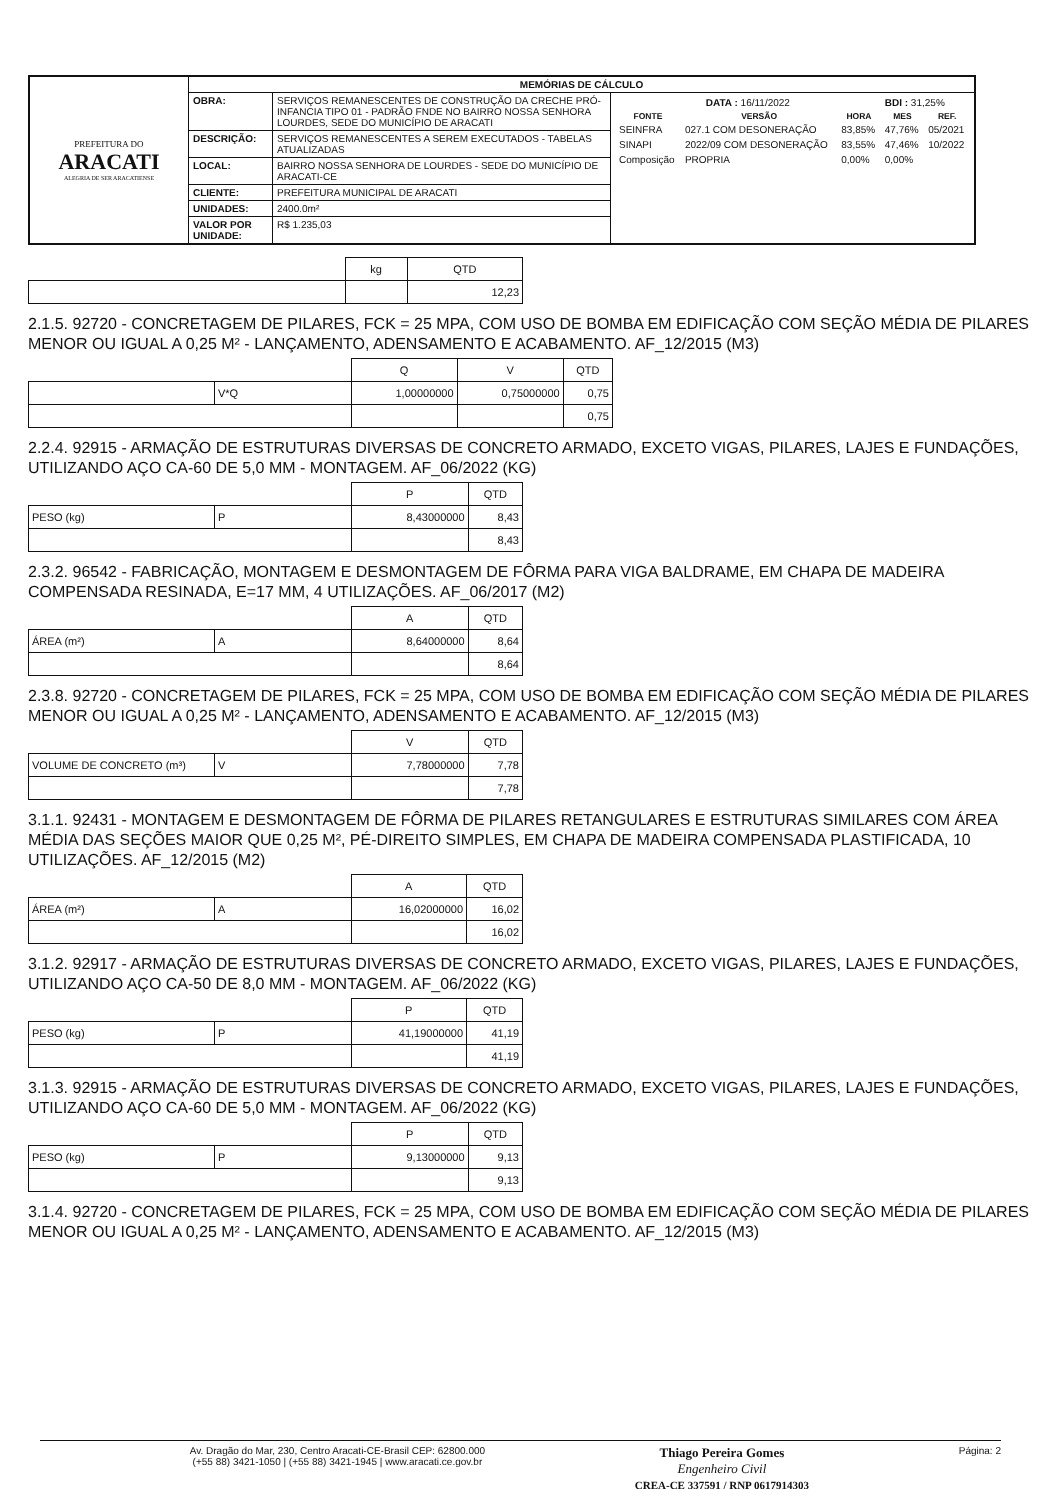| PREFEITURA DO ARACATI ALEGRIA DE SER ARACATIENSE | MEMÓRIAS DE CÁLCULO | | |
| | OBRA: | SERVIÇOS REMANESCENTES DE CONSTRUÇÃO DA CRECHE PRÓ-INFANCIA TIPO 01 - PADRÃO FNDE NO BAIRRO NOSSA SENHORA LOURDES, SEDE DO MUNICÍPIO DE ARACATI | / DATA : 16/11/2022 / / / BDI : 31,25% / / / FONTE / VERSÃO / HORA / MES / REF. / / SEINFRA / 027.1 COM DESONERAÇÃO / 83,85% / 47,76% / 05/2021 / / SINAPI / 2022/09 COM DESONERAÇÃO / 83,55% / 47,46% / 10/2022 / / Composição / PROPRIA / 0,00% / 0,00% / / |
| | DESCRIÇÃO: | SERVIÇOS REMANESCENTES A SEREM EXECUTADOS - TABELAS ATUALIZADAS | |
| | LOCAL: | BAIRRO NOSSA SENHORA DE LOURDES - SEDE DO MUNICÍPIO DE ARACATI-CE | |
| | CLIENTE: | PREFEITURA MUNICIPAL DE ARACATI | |
| | UNIDADES: | 2400.0m² | |
| | VALOR POR UNIDADE: | R$ 1.235,03 | |
| | kg | QTD |
| --- | --- | --- |
| | | 12,23 |
2.1.5. 92720 - CONCRETAGEM DE PILARES, FCK = 25 MPA, COM USO DE BOMBA EM EDIFICAÇÃO COM SEÇÃO MÉDIA DE PILARES MENOR OU IGUAL A 0,25 M² - LANÇAMENTO, ADENSAMENTO E ACABAMENTO. AF_12/2015 (M3)
| | | Q | V | QTD |
| --- | --- | --- | --- | --- |
| | V*Q | 1,00000000 | 0,75000000 | 0,75 |
| | | | | 0,75 |
2.2.4. 92915 - ARMAÇÃO DE ESTRUTURAS DIVERSAS DE CONCRETO ARMADO, EXCETO VIGAS, PILARES, LAJES E FUNDAÇÕES, UTILIZANDO AÇO CA-60 DE 5,0 MM - MONTAGEM. AF_06/2022 (KG)
| | | P | QTD |
| --- | --- | --- | --- |
| PESO (kg) | P | 8,43000000 | 8,43 |
| | | | 8,43 |
2.3.2. 96542 - FABRICAÇÃO, MONTAGEM E DESMONTAGEM DE FÔRMA PARA VIGA BALDRAME, EM CHAPA DE MADEIRA COMPENSADA RESINADA, E=17 MM, 4 UTILIZAÇÕES. AF_06/2017 (M2)
| | | A | QTD |
| --- | --- | --- | --- |
| ÁREA (m²) | A | 8,64000000 | 8,64 |
| | | | 8,64 |
2.3.8. 92720 - CONCRETAGEM DE PILARES, FCK = 25 MPA, COM USO DE BOMBA EM EDIFICAÇÃO COM SEÇÃO MÉDIA DE PILARES MENOR OU IGUAL A 0,25 M² - LANÇAMENTO, ADENSAMENTO E ACABAMENTO. AF_12/2015 (M3)
| | | V | QTD |
| --- | --- | --- | --- |
| VOLUME DE CONCRETO (m³) | V | 7,78000000 | 7,78 |
| | | | 7,78 |
3.1.1. 92431 - MONTAGEM E DESMONTAGEM DE FÔRMA DE PILARES RETANGULARES E ESTRUTURAS SIMILARES COM ÁREA MÉDIA DAS SEÇÕES MAIOR QUE 0,25 M², PÉ-DIREITO SIMPLES, EM CHAPA DE MADEIRA COMPENSADA PLASTIFICADA, 10 UTILIZAÇÕES. AF_12/2015 (M2)
| | | A | QTD |
| --- | --- | --- | --- |
| ÁREA (m²) | A | 16,02000000 | 16,02 |
| | | | 16,02 |
3.1.2. 92917 - ARMAÇÃO DE ESTRUTURAS DIVERSAS DE CONCRETO ARMADO, EXCETO VIGAS, PILARES, LAJES E FUNDAÇÕES, UTILIZANDO AÇO CA-50 DE 8,0 MM - MONTAGEM. AF_06/2022 (KG)
| | | P | QTD |
| --- | --- | --- | --- |
| PESO (kg) | P | 41,19000000 | 41,19 |
| | | | 41,19 |
3.1.3. 92915 - ARMAÇÃO DE ESTRUTURAS DIVERSAS DE CONCRETO ARMADO, EXCETO VIGAS, PILARES, LAJES E FUNDAÇÕES, UTILIZANDO AÇO CA-60 DE 5,0 MM - MONTAGEM. AF_06/2022 (KG)
| | | P | QTD |
| --- | --- | --- | --- |
| PESO (kg) | P | 9,13000000 | 9,13 |
| | | | 9,13 |
3.1.4. 92720 - CONCRETAGEM DE PILARES, FCK = 25 MPA, COM USO DE BOMBA EM EDIFICAÇÃO COM SEÇÃO MÉDIA DE PILARES MENOR OU IGUAL A 0,25 M² - LANÇAMENTO, ADENSAMENTO E ACABAMENTO. AF_12/2015 (M3)
Av. Dragão do Mar, 230, Centro Aracati-CE-Brasil CEP: 62800.000
(+55 88) 3421-1050 | (+55 88) 3421-1945 | www.aracati.ce.gov.br Thiago Pereira Gomes
Engenheiro Civil
CREA-CE 337591 / RNP 0617914303 Página: 2